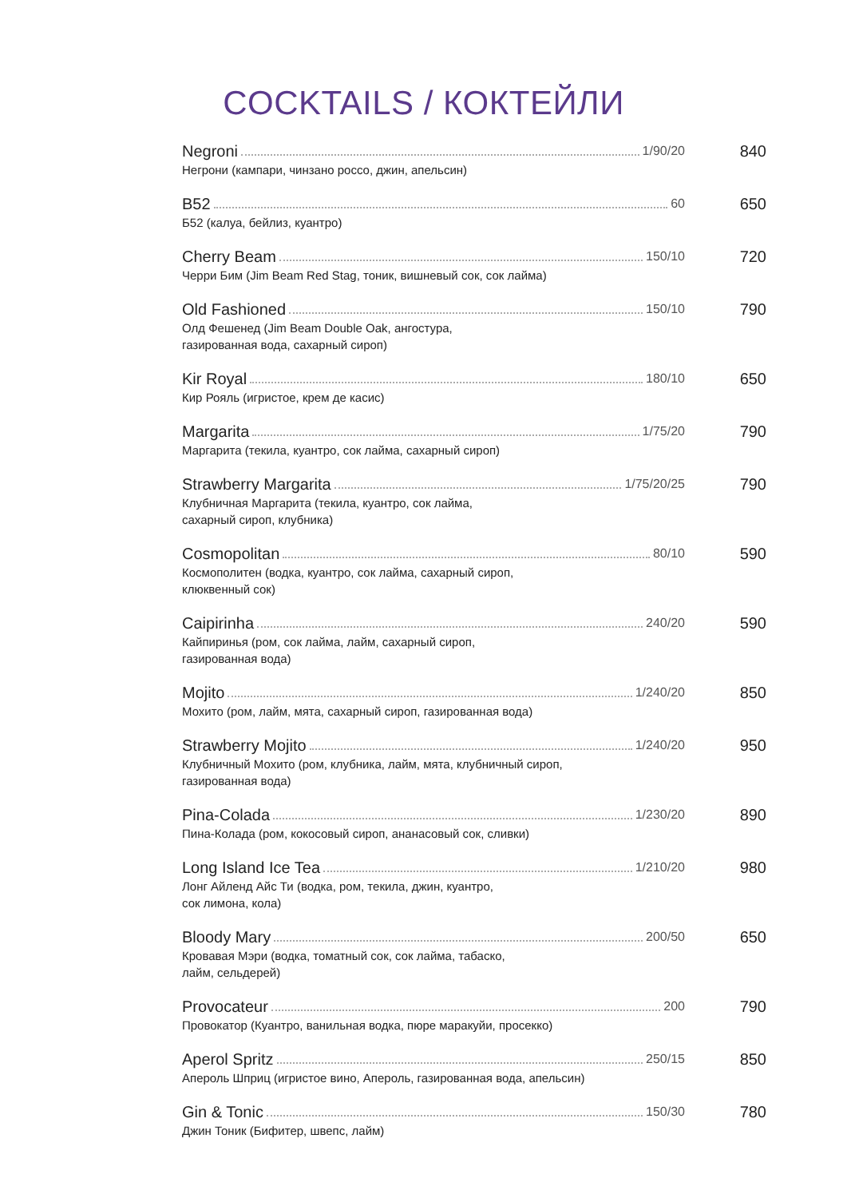COCKTAILS / КОКТЕЙЛИ
Negroni 1/90/20
Негрони (кампари, чинзано россо, джин, апельсин)
840
B52 60
Б52 (калуа, бейлиз, куантро)
650
Cherry Beam 150/10
Черри Бим (Jim Beam Red Stag, тоник, вишневый сок, сок лайма)
720
Old Fashioned 150/10
Олд Фешенед (Jim Beam Double Oak, ангостура,
газированная вода, сахарный сироп)
790
Kir Royal 180/10
Кир Рояль (игристое, крем де касис)
650
Margarita 1/75/20
Маргарита (текила, куантро, сок лайма, сахарный сироп)
790
Strawberry Margarita 1/75/20/25
Клубничная Маргарита (текила, куантро, сок лайма,
сахарный сироп, клубника)
790
Cosmopolitan 80/10
Космополитен (водка, куантро, сок лайма, сахарный сироп,
клюквенный сок)
590
Caipirinha 240/20
Кайпиринья (ром, сок лайма, лайм, сахарный сироп,
газированная вода)
590
Mojito 1/240/20
Мохито (ром, лайм, мята, сахарный сироп, газированная вода)
850
Strawberry Mojito 1/240/20
Клубничный Мохито (ром, клубника, лайм, мята, клубничный сироп,
газированная вода)
950
Pina-Colada 1/230/20
Пина-Колада (ром, кокосовый сироп, ананасовый сок, сливки)
890
Long Island Ice Tea 1/210/20
Лонг Айленд Айс Ти (водка, ром, текила, джин, куантро,
сок лимона, кола)
980
Bloody Mary 200/50
Кровавая Мэри (водка, томатный сок, сок лайма, табаско,
лайм, сельдерей)
650
Provocateur 200
Провокатор (Куантро, ванильная водка, пюре маракуйи, просекко)
790
Aperol Spritz 250/15
Апероль Шприц (игристое вино, Апероль, газированная вода, апельсин)
850
Gin & Tonic 150/30
Джин Тоник (Бифитер, швепс, лайм)
780